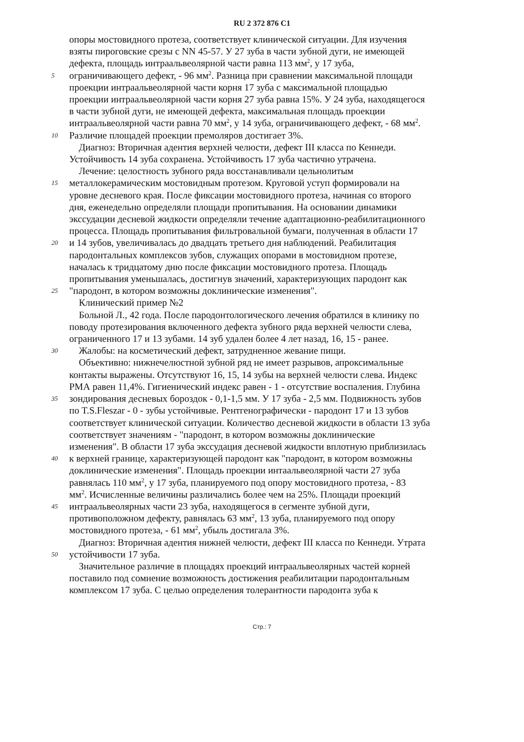RU 2 372 876 C1
опоры мостовидного протеза, соответствует клинической ситуации. Для изучения
взяты пироговские срезы с NN 45-57. У 27 зуба в части зубной дуги, не имеющей
дефекта, площадь интраальвеолярной части равна 113 мм<sup>2</sup>, у 17 зуба,
5 ограничивающего дефект, - 96 мм<sup>2</sup>. Разница при сравнении максимальной площади
проекции интраальвеолярной части корня 17 зуба с максимальной площадью
проекции интраальвеолярной части корня 27 зуба равна 15%. У 24 зуба, находящегося
в части зубной дуги, не имеющей дефекта, максимальная площадь проекции
интраальвеолярной части равна 70 мм<sup>2</sup>, у 14 зуба, ограничивающего дефект, - 68 мм<sup>2</sup>.
10 Различие площадей проекции премоляров достигает 3%.
Диагноз: Вторичная адентия верхней челюсти, дефект III класса по Кеннеди.
Устойчивость 14 зуба сохранена. Устойчивость 17 зуба частично утрачена.
Лечение: целостность зубного ряда восстанавливали цельнолитым
15 металлокерамическим мостовидным протезом. Круговой уступ формировали на
уровне десневого края. После фиксации мостовидного протеза, начиная со второго
дня, еженедельно определяли площади пропитывания. На основании динамики
экссудации десневой жидкости определяли течение адаптационно-реабилитационного
процесса. Площадь пропитывания фильтровальной бумаги, полученная в области 17
20 и 14 зубов, увеличивалась до двадцать третьего дня наблюдений. Реабилитация
пародонтальных комплексов зубов, служащих опорами в мостовидном протезе,
началась к тридцатому дню после фиксации мостовидного протеза. Площадь
пропитывания уменьшалась, достигнув значений, характеризующих пародонт как
25 "пародонт, в котором возможны доклинические изменения".
Клинический пример №2
Больной Л., 42 года. После пародонтологического лечения обратился в клинику по
поводу протезирования включенного дефекта зубного ряда верхней челюсти слева,
ограниченного 17 и 13 зубами. 14 зуб удален более 4 лет назад, 16, 15 - ранее.
30 Жалобы: на косметический дефект, затрудненное жевание пищи.
Объективно: нижнечелюстной зубной ряд не имеет разрывов, апроксимальные
контакты выражены. Отсутствуют 16, 15, 14 зубы на верхней челюсти слева. Индекс
РМА равен 11,4%. Гигиенический индекс равен - 1 - отсутствие воспаления. Глубина
35 зондирования десневых бороздок - 0,1-1,5 мм. У 17 зуба - 2,5 мм. Подвижность зубов
по T.S.Fleszar - 0 - зубы устойчивые. Рентгенографически - пародонт 17 и 13 зубов
соответствует клинической ситуации. Количество десневой жидкости в области 13 зуба
соответствует значениям - "пародонт, в котором возможны доклинические
изменения". В области 17 зуба экссудация десневой жидкости вплотную приблизилась
40 к верхней границе, характеризующей пародонт как "пародонт, в котором возможны
доклинические изменения". Площадь проекции интаальвеолярной части 27 зуба
равнялась 110 мм<sup>2</sup>, у 17 зуба, планируемого под опору мостовидного протеза, - 83
мм<sup>2</sup>. Исчисленные величины различались более чем на 25%. Площади проекций
45 интраальвеолярных части 23 зуба, находящегося в сегменте зубной дуги,
противоположном дефекту, равнялась 63 мм<sup>2</sup>, 13 зуба, планируемого под опору
мостовидного протеза, - 61 мм<sup>2</sup>, убыль достигала 3%.
Диагноз: Вторичная адентия нижней челюсти, дефект III класса по Кеннеди. Утрата
50 устойчивости 17 зуба.
Значительное различие в площадях проекций интраальвеолярных частей корней
поставило под сомнение возможность достижения реабилитации пародонтальным
комплексом 17 зуба. С целью определения толерантности пародонта зуба к
Стр.: 7